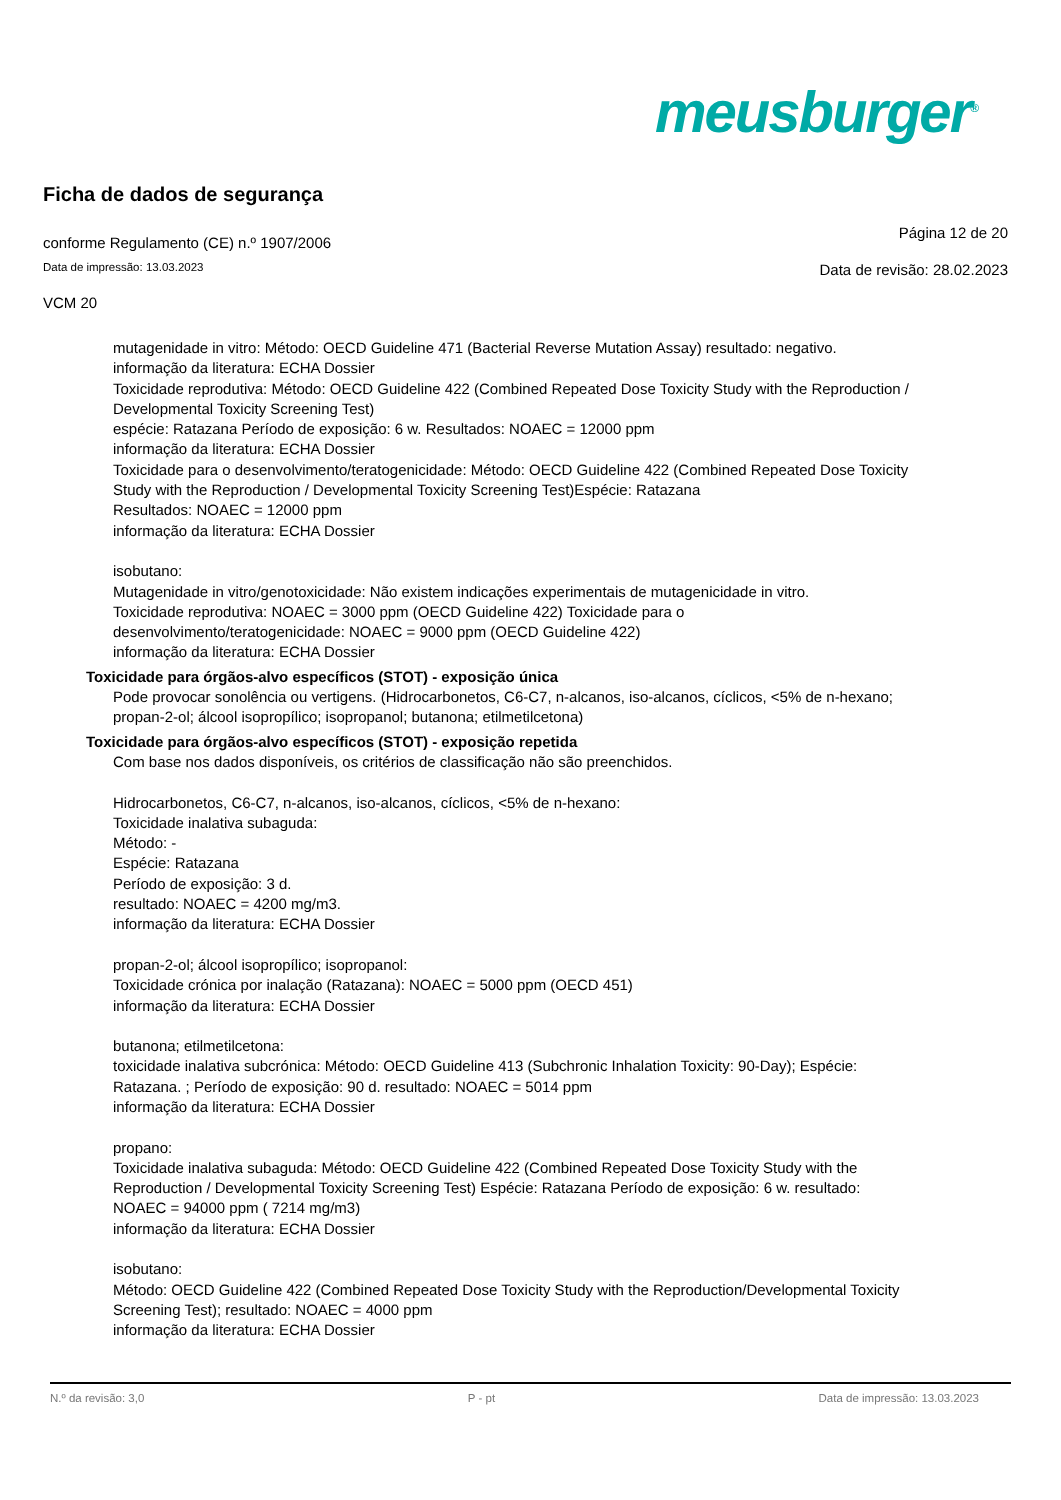meusburger<sup>®</sup>
Ficha de dados de segurança
conforme Regulamento (CE) n.º 1907/2006
Página 12 de 20
Data de impressão: 13.03.2023
Data de revisão: 28.02.2023
VCM 20
mutagenidade in vitro: Método: OECD Guideline 471 (Bacterial Reverse Mutation Assay) resultado: negativo.
informação da literatura: ECHA Dossier
Toxicidade reprodutiva: Método: OECD Guideline 422 (Combined Repeated Dose Toxicity Study with the Reproduction / Developmental Toxicity Screening Test)
espécie: Ratazana Período de exposição: 6 w. Resultados: NOAEC = 12000 ppm
informação da literatura: ECHA Dossier
Toxicidade para o desenvolvimento/teratogenicidade: Método: OECD Guideline 422 (Combined Repeated Dose Toxicity Study with the Reproduction / Developmental Toxicity Screening Test)Espécie: Ratazana
Resultados: NOAEC = 12000 ppm
informação da literatura: ECHA Dossier
isobutano:
Mutagenidade in vitro/genotoxicidade: Não existem indicações experimentais de mutagenicidade in vitro.
Toxicidade reprodutiva: NOAEC = 3000 ppm (OECD Guideline 422) Toxicidade para o desenvolvimento/teratogenicidade: NOAEC = 9000 ppm (OECD Guideline 422)
informação da literatura: ECHA Dossier
Toxicidade para órgãos-alvo específicos (STOT) - exposição única
Pode provocar sonolência ou vertigens. (Hidrocarbonetos, C6-C7, n-alcanos, iso-alcanos, cíclicos, <5% de n-hexano; propan-2-ol; álcool isopropílico; isopropanol; butanona; etilmetilcetona)
Toxicidade para órgãos-alvo específicos (STOT) - exposição repetida
Com base nos dados disponíveis, os critérios de classificação não são preenchidos.
Hidrocarbonetos, C6-C7, n-alcanos, iso-alcanos, cíclicos, <5% de n-hexano:
Toxicidade inalativa subaguda:
Método: -
Espécie: Ratazana
Período de exposição: 3 d.
resultado: NOAEC = 4200 mg/m3.
informação da literatura: ECHA Dossier
propan-2-ol; álcool isopropílico; isopropanol:
Toxicidade crónica por inalação (Ratazana): NOAEC = 5000 ppm (OECD 451)
informação da literatura: ECHA Dossier
butanona; etilmetilcetona:
toxicidade inalativa subcrónica: Método: OECD Guideline 413 (Subchronic Inhalation Toxicity: 90-Day); Espécie: Ratazana. ; Período de exposição: 90 d. resultado: NOAEC = 5014 ppm
informação da literatura: ECHA Dossier
propano:
Toxicidade inalativa subaguda: Método: OECD Guideline 422 (Combined Repeated Dose Toxicity Study with the Reproduction / Developmental Toxicity Screening Test) Espécie: Ratazana Período de exposição: 6 w. resultado: NOAEC = 94000 ppm ( 7214 mg/m3)
informação da literatura: ECHA Dossier
isobutano:
Método: OECD Guideline 422 (Combined Repeated Dose Toxicity Study with the Reproduction/Developmental Toxicity Screening Test); resultado: NOAEC = 4000 ppm
informação da literatura: ECHA Dossier
N.º da revisão: 3,0 P - pt Data de impressão: 13.03.2023